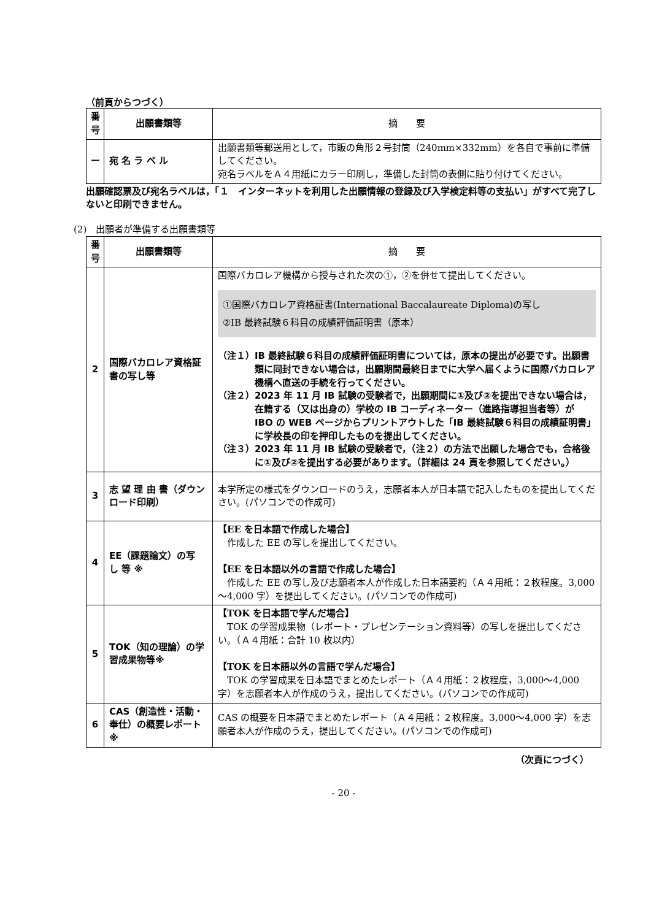（前頁からつづく）
| 番号 | 出願書類等 | 摘 要 |
| --- | --- | --- |
| ー | 宛 名 ラ ベ ル | 出願書類等郵送用として，市販の角形２号封筒（240mm×332mm）を各自で事前に準備してください。 宛名ラベルをＡ４用紙にカラー印刷し，準備した封筒の表側に貼り付けてください。 |
出願確認票及び宛名ラベルは，「１　インターネットを利用した出願情報の登録及び入学検定料等の支払い」がすべて完了しないと印刷できません。
(2)　出願者が準備する出願書類等
| 番号 | 出願書類等 | 摘 要 |
| --- | --- | --- |
| 2 | 国際バカロレア資格証書の写し等 | 国際バカロレア機構から授与された次の①，②を併せて提出してください。 ①国際バカロレア資格証書(International Baccalaureate Diploma)の写し ②IB 最終試験６科目の成績評価証明書（原本） （注１）IB 最終試験６科目の成績評価証明書については，原本の提出が必要です。出願書類に同封できない場合は，出願期間最終日までに大学へ届くように国際バカロレア機構へ直送の手続を行ってください。 （注２）2023 年 11 月 IB 試験の受験者で，出願期間に①及び②を提出できない場合は，在籍する（又は出身の）学校の IB コーディネーター（進路指導担当者等）が IBO の WEB ページからプリントアウトした「IB 最終試験６科目の成績証明書」に学校長の印を押印したものを提出してください。 （注３）2023 年 11 月 IB 試験の受験者で，（注２）の方法で出願した場合でも，合格後に①及び②を提出する必要があります。（詳細は 24 頁を参照してください。） |
| 3 | 志 望 理 由 書（ダウンロード印刷） | 本学所定の様式をダウンロードのうえ，志願者本人が日本語で記入したものを提出してください。(パソコンでの作成可) |
| 4 | EE（課題論文）の写 し 等 ※ | 【EE を日本語で作成した場合】 作成した EE の写しを提出してください。 【EE を日本語以外の言語で作成した場合】 作成した EE の写し及び志願者本人が作成した日本語要約（Ａ４用紙：２枚程度。3,000～4,000 字）を提出してください。(パソコンでの作成可) |
| 5 | TOK（知の理論）の学習成果物等※ | 【TOK を日本語で学んだ場合】 TOK の学習成果物（レポート・プレゼンテーション資料等）の写しを提出してください。（Ａ４用紙：合計 10 枚以内） 【TOK を日本語以外の言語で学んだ場合】 TOK の学習成果を日本語でまとめたレポート（Ａ４用紙：２枚程度，3,000～4,000 字）を志願者本人が作成のうえ，提出してください。(パソコンでの作成可) |
| 6 | CAS（創造性・活動・奉仕）の概要レポート※ | CAS の概要を日本語でまとめたレポート（Ａ４用紙：２枚程度。3,000～4,000 字）を志願者本人が作成のうえ，提出してください。(パソコンでの作成可) |
（次頁につづく）
- 20 -